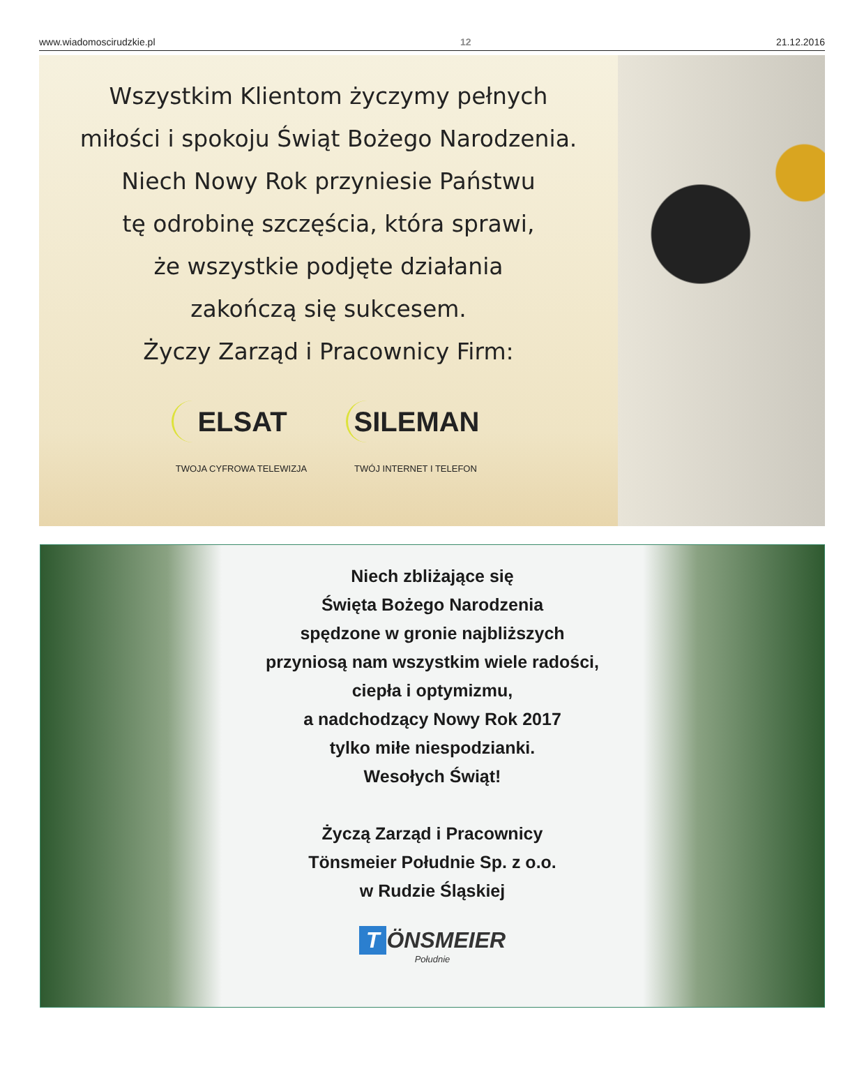www.wiadomoscirudzkie.pl 12 21.12.2016
Wszystkim Klientom życzymy pełnych
miłości i spokoju Świąt Bożego Narodzenia.
Niech Nowy Rok przyniesie Państwu
tę odrobinę szczęścia, która sprawi,
że wszystkie podjęte działania
zakończą się sukcesem.
Życzy Zarząd i Pracownicy Firm:
ELSAT
TWOJA CYFROWA TELEWIZJA
SILEMAN
TWÓJ INTERNET I TELEFON
Niech zbliżające się
Święta Bożego Narodzenia
spędzone w gronie najbliższych
przyniosą nam wszystkim wiele radości,
ciepła i optymizmu,
a nadchodzący Nowy Rok 2017
tylko miłe niespodzianki.
Wesołych Świąt!
Życzą Zarząd i Pracownicy
Tönsmeier Południe Sp. z o.o.
w Rudzie Śląskiej
T ÖNSMEIER
Południe